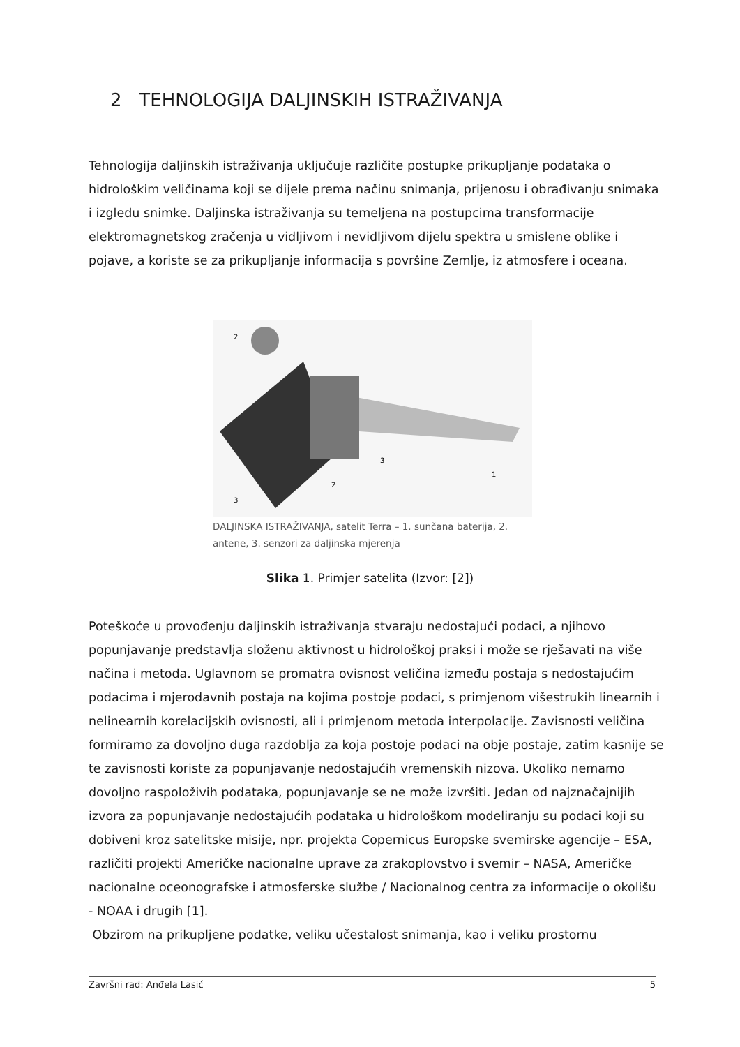2 TEHNOLOGIJA DALJINSKIH ISTRAŽIVANJA
Tehnologija daljinskih istraživanja uključuje različite postupke prikupljanje podataka o hidrološkim veličinama koji se dijele prema načinu snimanja, prijenosu i obrađivanju snimaka i izgledu snimke. Daljinska istraživanja su temeljena na postupcima transformacije elektromagnetskog zračenja u vidljivom i nevidljivom dijelu spektra u smislene oblike i pojave, a koriste se za prikupljanje informacija s površine Zemlje, iz atmosfere i oceana.
2
3
2
1
3
DALJINSKA ISTRAŽIVANJA, satelit Terra – 1. sunčana baterija, 2. antene, 3. senzori za daljinska mjerenja
Slika 1. Primjer satelita (Izvor: [2])
Poteškoće u provođenju daljinskih istraživanja stvaraju nedostajući podaci, a njihovo popunjavanje predstavlja složenu aktivnost u hidrološkoj praksi i može se rješavati na više načina i metoda. Uglavnom se promatra ovisnost veličina između postaja s nedostajućim podacima i mjerodavnih postaja na kojima postoje podaci, s primjenom višestrukih linearnih i nelinearnih korelacijskih ovisnosti, ali i primjenom metoda interpolacije. Zavisnosti veličina formiramo za dovoljno duga razdoblja za koja postoje podaci na obje postaje, zatim kasnije se te zavisnosti koriste za popunjavanje nedostajućih vremenskih nizova. Ukoliko nemamo dovoljno raspoloživih podataka, popunjavanje se ne može izvršiti. Jedan od najznačajnijih izvora za popunjavanje nedostajućih podataka u hidrološkom modeliranju su podaci koji su dobiveni kroz satelitske misije, npr. projekta Copernicus Europske svemirske agencije – ESA, različiti projekti Američke nacionalne uprave za zrakoplovstvo i svemir – NASA, Američke nacionalne oceonografske i atmosferske službe / Nacionalnog centra za informacije o okolišu - NOAA i drugih [1].
Obzirom na prikupljene podatke, veliku učestalost snimanja, kao i veliku prostornu
Završni rad: Anđela Lasić 5